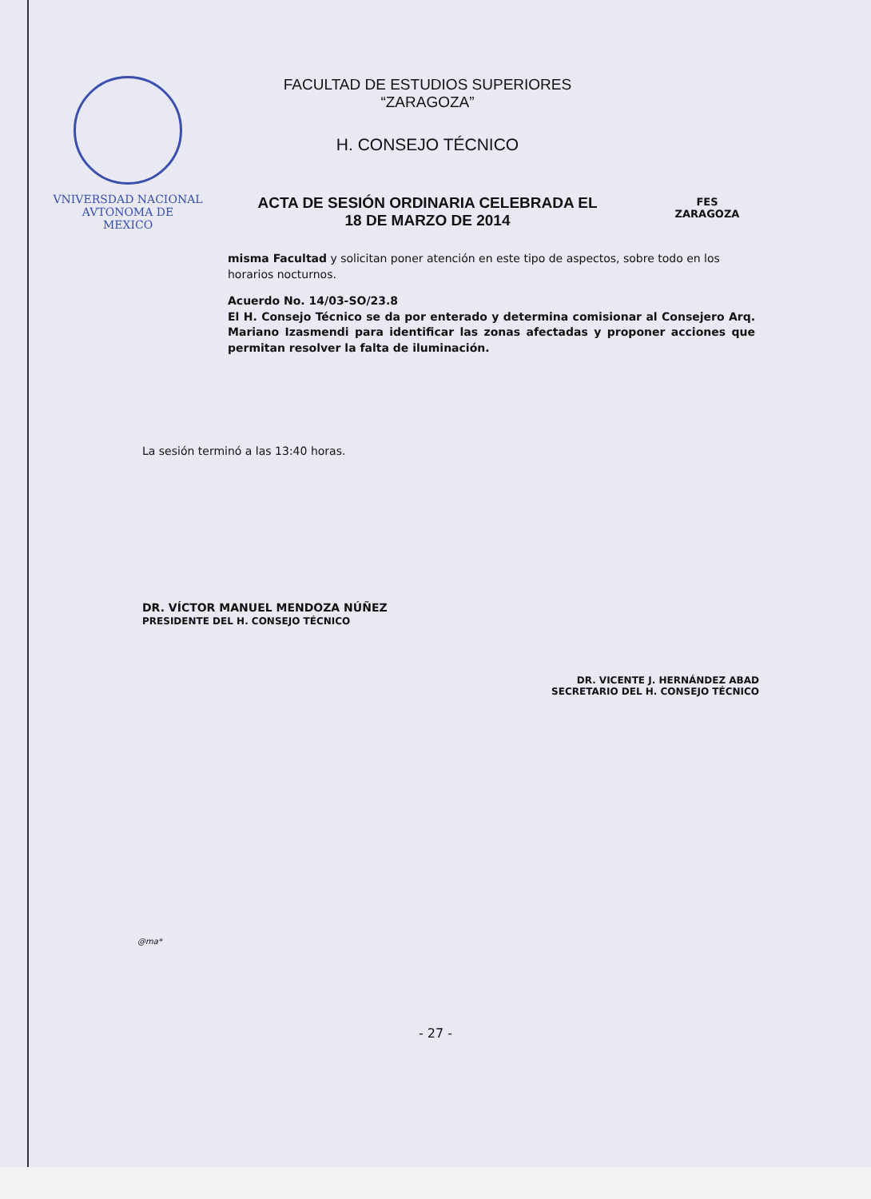VNIVERSDAD NACIONAL
AVTONOMA DE
MEXICO
FACULTAD DE ESTUDIOS SUPERIORES
“ZARAGOZA”
H. CONSEJO TÉCNICO
ACTA DE SESIÓN ORDINARIA CELEBRADA EL
18 DE MARZO DE 2014
FES
ZARAGOZA
misma Facultad y solicitan poner atención en este tipo de aspectos, sobre todo en los horarios nocturnos.
Acuerdo No. 14/03-SO/23.8
El H. Consejo Técnico se da por enterado y determina comisionar al Consejero Arq. Mariano Izasmendi para identificar las zonas afectadas y proponer acciones que permitan resolver la falta de iluminación.
La sesión terminó a las 13:40 horas.
DR. VÍCTOR MANUEL MENDOZA NÚÑEZ
PRESIDENTE DEL H. CONSEJO TÉCNICO
DR. VICENTE J. HERNÁNDEZ ABAD
SECRETARIO DEL H. CONSEJO TÉCNICO
@ma*
- 27 -